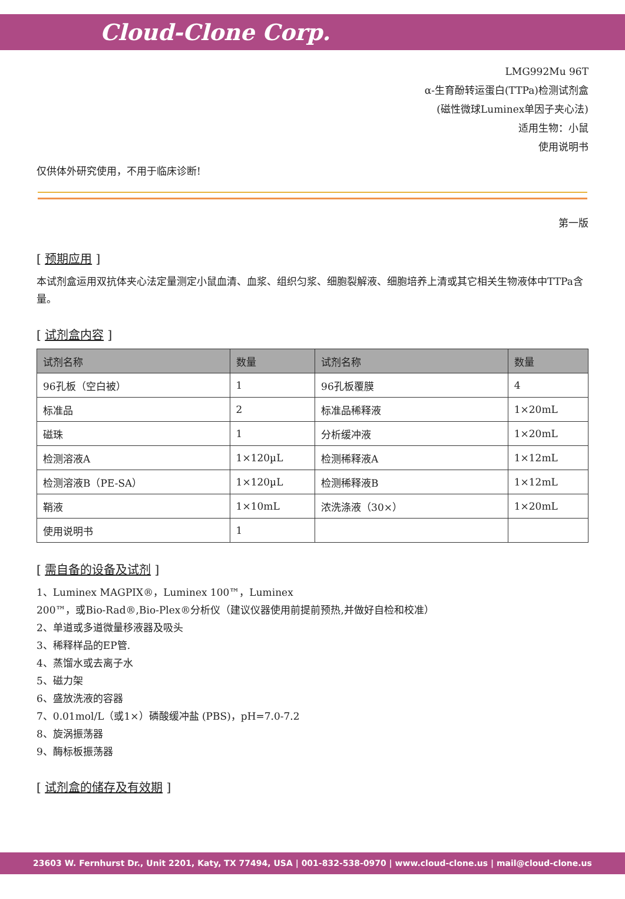Cloud-Clone Corp.
LMG992Mu 96T
α-生育酚转运蛋白(TTPa)检测试剂盒
(磁性微球Luminex单因子夹心法)
适用生物：小鼠
使用说明书
仅供体外研究使用，不用于临床诊断!
第一版
[ 预期应用 ]
本试剂盒运用双抗体夹心法定量测定小鼠血清、血浆、组织匀浆、细胞裂解液、细胞培养上清或其它相关生物液体中TTPa含量。
[ 试剂盒内容 ]
| 试剂名称 | 数量 | 试剂名称 | 数量 |
| --- | --- | --- | --- |
| 96孔板（空白被） | 1 | 96孔板覆膜 | 4 |
| 标准品 | 2 | 标准品稀释液 | 1×20mL |
| 磁珠 | 1 | 分析缓冲液 | 1×20mL |
| 检测溶液A | 1×120µL | 检测稀释液A | 1×12mL |
| 检测溶液B（PE-SA） | 1×120µL | 检测稀释液B | 1×12mL |
| 鞘液 | 1×10mL | 浓洗涤液（30×） | 1×20mL |
| 使用说明书 | 1 | | |
[ 需自备的设备及试剂 ]
1、Luminex MAGPIX®，Luminex 100™，Luminex
200™，或Bio-Rad®,Bio-Plex®分析仪（建议仪器使用前提前预热,并做好自检和校准）
2、单道或多道微量移液器及吸头
3、稀释样品的EP管.
4、蒸馏水或去离子水
5、磁力架
6、盛放洗液的容器
7、0.01mol/L（或1×）磷酸缓冲盐 (PBS)，pH=7.0-7.2
8、旋涡振荡器
9、酶标板振荡器
[ 试剂盒的储存及有效期 ]
23603 W. Fernhurst Dr., Unit 2201, Katy, TX 77494, USA | 001-832-538-0970 | www.cloud-clone.us | mail@cloud-clone.us